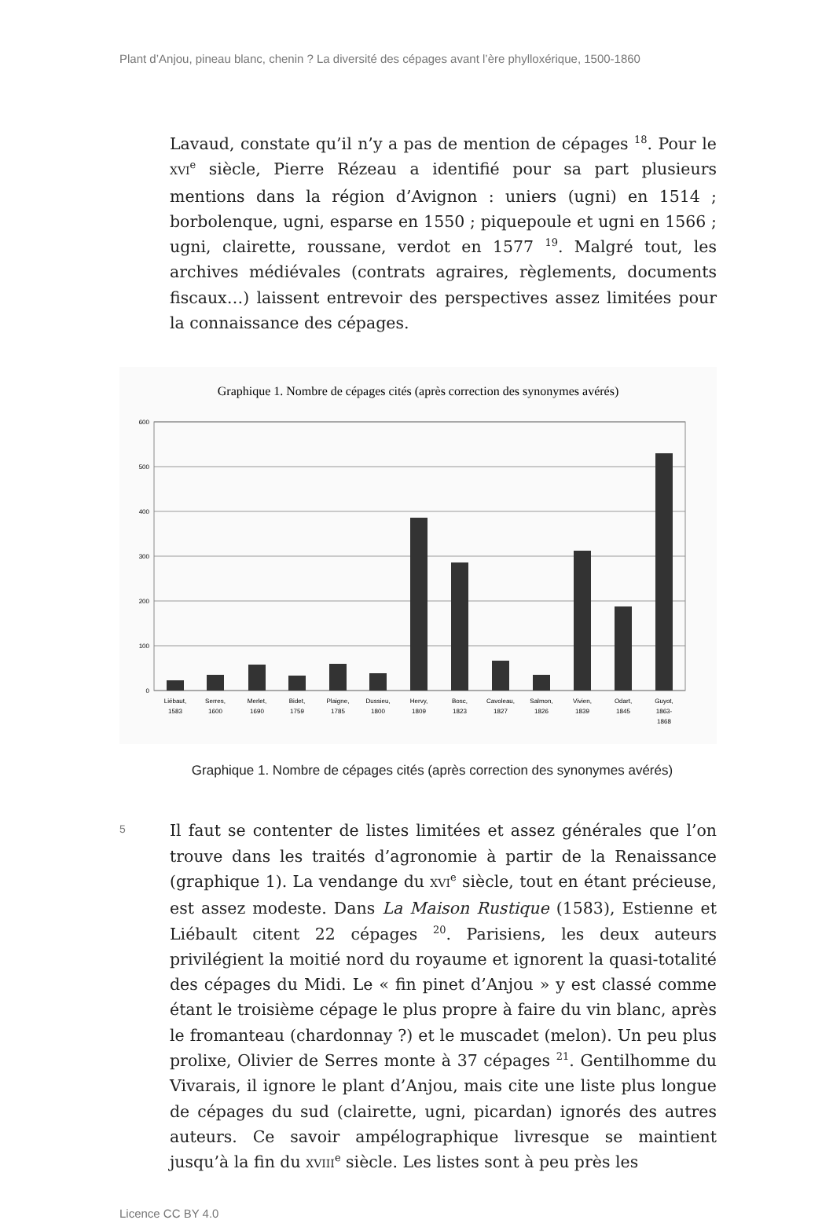Plant d’Anjou, pineau blanc, chenin ? La diversité des cépages avant l’ère phylloxérique, 1500-1860
Lavaud, constate qu’il n’y a pas de mention de cépages <sup>18</sup>. Pour le XVI<sup>e</sup> siècle, Pierre Rézeau a identifié pour sa part plusieurs mentions dans la région d’Avignon : uniers (ugni) en 1514 ; borbolenque, ugni, esparse en 1550 ; piquepoule et ugni en 1566 ; ugni, clairette, roussane, verdot en 1577 <sup>19</sup>. Malgré tout, les archives médiévales (contrats agraires, règlements, documents fiscaux…) laissent entrevoir des perspectives assez limitées pour la connaissance des cépages.
Graphique 1. Nombre de cépages cités (après correction des synonymes avérés)
600
500
400
300
200
100
0
Liébaut,
1583
Serres,
1600
Merlet,
1690
Bidet,
1759
Plaigne,
1785
Dussieu,
1800
Hervy,
1809
Bosc,
1823
Cavoleau,
1827
Salmon,
1826
Vivien,
1839
Odart,
1845
Guyot,
1863-
1868
Graphique 1. Nombre de cépages cités (après correction des synonymes avérés)
5
Il faut se contenter de listes limitées et assez générales que l’on trouve dans les traités d’agronomie à partir de la Renaissance (graphique 1). La vendange du XVI<sup>e</sup> siècle, tout en étant précieuse, est assez modeste. Dans La Maison Rustique (1583), Estienne et Liébault citent 22 cépages <sup>20</sup>. Parisiens, les deux auteurs privilégient la moitié nord du royaume et ignorent la quasi-totalité des cépages du Midi. Le « fin pinet d’Anjou » y est classé comme étant le troisième cépage le plus propre à faire du vin blanc, après le fromanteau (chardonnay ?) et le muscadet (melon). Un peu plus prolixe, Olivier de Serres monte à 37 cépages <sup>21</sup>. Gentilhomme du Vivarais, il ignore le plant d’Anjou, mais cite une liste plus longue de cépages du sud (clairette, ugni, picardan) ignorés des autres auteurs. Ce savoir ampélographique livresque se maintient jusqu’à la fin du XVIII<sup>e</sup> siècle. Les listes sont à peu près les
Licence CC BY 4.0